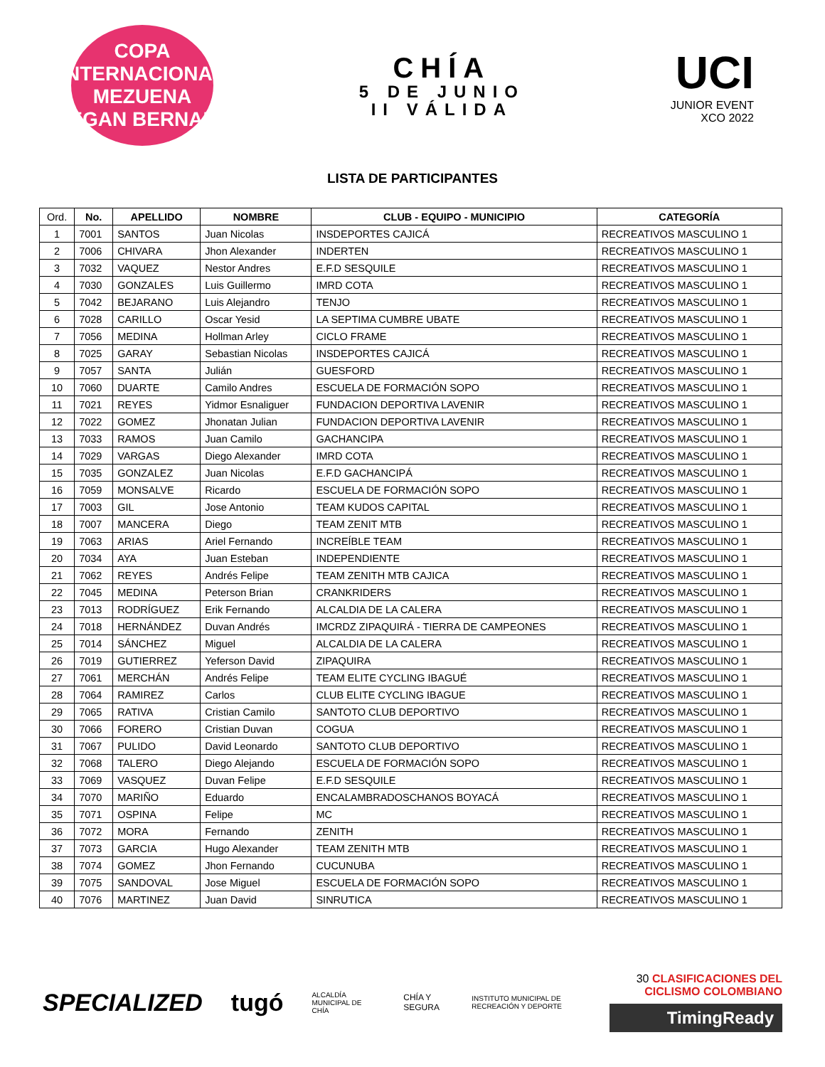COPA INTERNACIONAL
MEZUENA
EGAN BERNAL
CHÍA
5 DE JUNIO
II VÁLIDA
UCI
JUNIOR EVENT
XCO 2022
LISTA DE PARTICIPANTES
| Ord. | No. | APELLIDO | NOMBRE | CLUB - EQUIPO - MUNICIPIO | CATEGORÍA |
| --- | --- | --- | --- | --- | --- |
| 1 | 7001 | SANTOS | Juan Nicolas | INSDEPORTES CAJICÁ | RECREATIVOS MASCULINO 1 |
| 2 | 7006 | CHIVARA | Jhon Alexander | INDERTEN | RECREATIVOS MASCULINO 1 |
| 3 | 7032 | VAQUEZ | Nestor Andres | E.F.D SESQUILE | RECREATIVOS MASCULINO 1 |
| 4 | 7030 | GONZALES | Luis Guillermo | IMRD COTA | RECREATIVOS MASCULINO 1 |
| 5 | 7042 | BEJARANO | Luis Alejandro | TENJO | RECREATIVOS MASCULINO 1 |
| 6 | 7028 | CARILLO | Oscar Yesid | LA SEPTIMA CUMBRE UBATE | RECREATIVOS MASCULINO 1 |
| 7 | 7056 | MEDINA | Hollman Arley | CICLO FRAME | RECREATIVOS MASCULINO 1 |
| 8 | 7025 | GARAY | Sebastian Nicolas | INSDEPORTES CAJICÁ | RECREATIVOS MASCULINO 1 |
| 9 | 7057 | SANTA | Julián | GUESFORD | RECREATIVOS MASCULINO 1 |
| 10 | 7060 | DUARTE | Camilo Andres | ESCUELA DE FORMACIÓN SOPO | RECREATIVOS MASCULINO 1 |
| 11 | 7021 | REYES | Yidmor Esnaliguer | FUNDACION DEPORTIVA LAVENIR | RECREATIVOS MASCULINO 1 |
| 12 | 7022 | GOMEZ | Jhonatan Julian | FUNDACION DEPORTIVA LAVENIR | RECREATIVOS MASCULINO 1 |
| 13 | 7033 | RAMOS | Juan Camilo | GACHANCIPA | RECREATIVOS MASCULINO 1 |
| 14 | 7029 | VARGAS | Diego Alexander | IMRD COTA | RECREATIVOS MASCULINO 1 |
| 15 | 7035 | GONZALEZ | Juan Nicolas | E.F.D GACHANCIPÁ | RECREATIVOS MASCULINO 1 |
| 16 | 7059 | MONSALVE | Ricardo | ESCUELA DE FORMACIÓN SOPO | RECREATIVOS MASCULINO 1 |
| 17 | 7003 | GIL | Jose Antonio | TEAM KUDOS CAPITAL | RECREATIVOS MASCULINO 1 |
| 18 | 7007 | MANCERA | Diego | TEAM ZENIT MTB | RECREATIVOS MASCULINO 1 |
| 19 | 7063 | ARIAS | Ariel Fernando | INCREÍBLE TEAM | RECREATIVOS MASCULINO 1 |
| 20 | 7034 | AYA | Juan Esteban | INDEPENDIENTE | RECREATIVOS MASCULINO 1 |
| 21 | 7062 | REYES | Andrés Felipe | TEAM ZENITH MTB CAJICA | RECREATIVOS MASCULINO 1 |
| 22 | 7045 | MEDINA | Peterson Brian | CRANKRIDERS | RECREATIVOS MASCULINO 1 |
| 23 | 7013 | RODRÍGUEZ | Erik Fernando | ALCALDIA DE LA CALERA | RECREATIVOS MASCULINO 1 |
| 24 | 7018 | HERNÁNDEZ | Duvan Andrés | IMCRDZ ZIPAQUIRÁ - TIERRA DE CAMPEONES | RECREATIVOS MASCULINO 1 |
| 25 | 7014 | SÁNCHEZ | Miguel | ALCALDIA DE LA CALERA | RECREATIVOS MASCULINO 1 |
| 26 | 7019 | GUTIERREZ | Yeferson David | ZIPAQUIRA | RECREATIVOS MASCULINO 1 |
| 27 | 7061 | MERCHÁN | Andrés Felipe | TEAM ELITE CYCLING IBAGUÉ | RECREATIVOS MASCULINO 1 |
| 28 | 7064 | RAMIREZ | Carlos | CLUB ELITE CYCLING IBAGUE | RECREATIVOS MASCULINO 1 |
| 29 | 7065 | RATIVA | Cristian Camilo | SANTOTO CLUB DEPORTIVO | RECREATIVOS MASCULINO 1 |
| 30 | 7066 | FORERO | Cristian Duvan | COGUA | RECREATIVOS MASCULINO 1 |
| 31 | 7067 | PULIDO | David Leonardo | SANTOTO CLUB DEPORTIVO | RECREATIVOS MASCULINO 1 |
| 32 | 7068 | TALERO | Diego Alejando | ESCUELA DE FORMACIÓN SOPO | RECREATIVOS MASCULINO 1 |
| 33 | 7069 | VASQUEZ | Duvan Felipe | E.F.D SESQUILE | RECREATIVOS MASCULINO 1 |
| 34 | 7070 | MARIÑO | Eduardo | ENCALAMBRADOSCHANOS BOYACÁ | RECREATIVOS MASCULINO 1 |
| 35 | 7071 | OSPINA | Felipe | MC | RECREATIVOS MASCULINO 1 |
| 36 | 7072 | MORA | Fernando | ZENITH | RECREATIVOS MASCULINO 1 |
| 37 | 7073 | GARCIA | Hugo Alexander | TEAM ZENITH MTB | RECREATIVOS MASCULINO 1 |
| 38 | 7074 | GOMEZ | Jhon Fernando | CUCUNUBA | RECREATIVOS MASCULINO 1 |
| 39 | 7075 | SANDOVAL | Jose Miguel | ESCUELA DE FORMACIÓN SOPO | RECREATIVOS MASCULINO 1 |
| 40 | 7076 | MARTINEZ | Juan David | SINRUTICA | RECREATIVOS MASCULINO 1 |
SPECIALIZED tugó ALCALDÍA MUNICIPAL DE CHÍA CHÍA Y SEGURA INSTITUTO MUNICIPAL DE RECREACIÓN Y DEPORTE
30 CLASIFICACIONES DEL CICLISMO COLOMBIANO
TimingReady